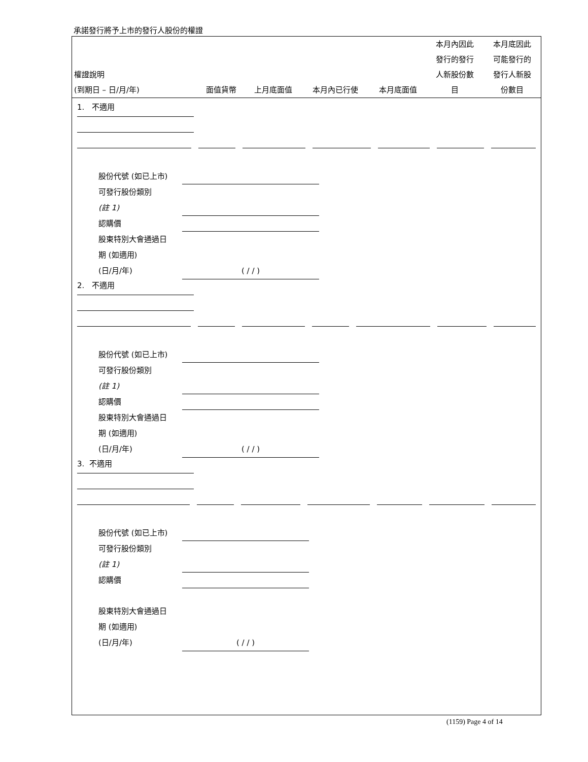承諾發行將予上市的發行人股份的權證
| 權證說明 (到期日 – 日/月/年) | 面值貨幣 | 上月底面值 | 本月內已行使 | 本月底面值 | 本月內因此 發行的發行 人新股份數 目 | 本月底因此 可能發行的 發行人新股 份數目 |
1. 不適用
股份代號 (如已上市)
可發行股份類別
(註 1)
認購價
股東特別大會通過日
期 (如適用)
(日/月/年) ( / / )
2. 不適用
股份代號 (如已上市)
可發行股份類別
(註 1)
認購價
股東特別大會通過日
期 (如適用)
(日/月/年) ( / / )
3. 不適用
股份代號 (如已上市)
可發行股份類別
(註 1)
認購價
股東特別大會通過日
期 (如適用)
(日/月/年) ( / / )
(1159) Page 4 of 14